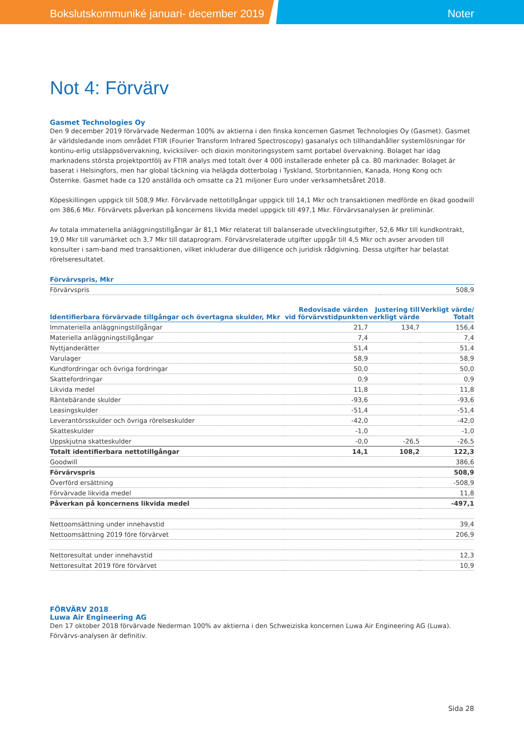Bokslutskommuniké januari- december 2019 Noter
Not 4: Förvärv
Gasmet Technologies Oy
Den 9 december 2019 förvärvade Nederman 100% av aktierna i den finska koncernen Gasmet Technologies Oy (Gasmet). Gasmet är världsledande inom området FTIR (Fourier Transform Infrared Spectroscopy) gasanalys och tillhandahåller systemlösningar för kontinu-erlig utsläppsövervakning, kvicksilver- och dioxin monitoringsystem samt portabel övervakning. Bolaget har idag marknadens största projektportfölj av FTIR analys med totalt över 4 000 installerade enheter på ca. 80 marknader. Bolaget är baserat i Helsingfors, men har global täckning via helägda dotterbolag i Tyskland, Storbritannien, Kanada, Hong Kong och Österrike. Gasmet hade ca 120 anställda och omsatte ca 21 miljoner Euro under verksamhetsåret 2018.
Köpeskillingen uppgick till 508,9 Mkr. Förvärvade nettotillgångar uppgick till 14,1 Mkr och transaktionen medförde en ökad goodwill om 386,6 Mkr. Förvärvets påverkan på koncernens likvida medel uppgick till 497,1 Mkr. Förvärvsanalysen är preliminär.
Av totala immateriella anläggningstillgångar är 81,1 Mkr relaterat till balanserade utvecklingsutgifter, 52,6 Mkr till kundkontrakt, 19,0 Mkr till varumärket och 3,7 Mkr till dataprogram. Förvärvsrelaterade utgifter uppgår till 4,5 Mkr och avser arvoden till konsulter i sam-band med transaktionen, vilket inkluderar due dilligence och juridisk rådgivning. Dessa utgifter har belastat rörelseresultatet.
| Förvärvspris, Mkr | |
| --- | --- |
| Förvärvspris | 508,9 |
| Identifierbara förvärvade tillgångar och övertagna skulder, Mkr | Redovisade värden vid förvärvstidpunkten | Justering till verkligt värde | Verkligt värde/ Totalt |
| --- | --- | --- | --- |
| Immateriella anläggningstillgångar | 21,7 | 134,7 | 156,4 |
| Materiella anläggningstillgångar | 7,4 | | 7,4 |
| Nyttjanderätter | 51,4 | | 51,4 |
| Varulager | 58,9 | | 58,9 |
| Kundfordringar och övriga fordringar | 50,0 | | 50,0 |
| Skattefordringar | 0,9 | | 0,9 |
| Likvida medel | 11,8 | | 11,8 |
| Räntebärande skulder | -93,6 | | -93,6 |
| Leasingskulder | -51,4 | | -51,4 |
| Leverantörsskulder och övriga rörelseskulder | -42,0 | | -42,0 |
| Skatteskulder | -1,0 | | -1,0 |
| Uppskjutna skatteskulder | -0,0 | -26,5 | -26,5 |
| Totalt identifierbara nettotillgångar | 14,1 | 108,2 | 122,3 |
| Goodwill | | | 386,6 |
| Förvärvspris | | | 508,9 |
| Överförd ersättning | | | -508,9 |
| Förvärvade likvida medel | | | 11,8 |
| Påverkan på koncernens likvida medel | | | -497,1 |
| Nettoomsättning under innehavstid | | | 39,4 |
| Nettoomsättning 2019 före förvärvet | | | 206,9 |
| Nettoresultat under innehavstid | | | 12,3 |
| Nettoresultat 2019 före förvärvet | | | 10,9 |
FÖRVÄRV 2018
Luwa Air Engineering AG
Den 17 oktober 2018 förvärvade Nederman 100% av aktierna i den Schweiziska koncernen Luwa Air Engineering AG (Luwa). Förvärvs-analysen är definitiv.
Sida 28